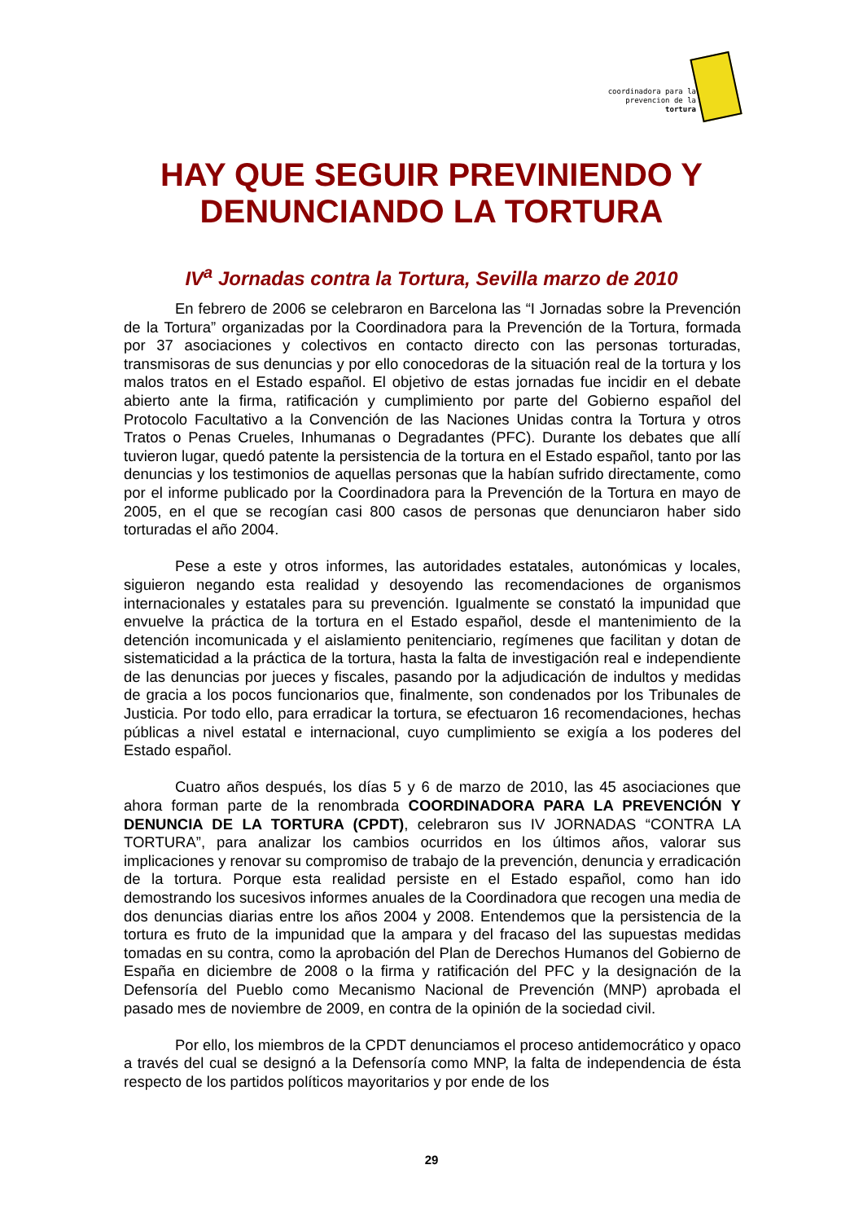coordinadora para la prevencion de la tortura
HAY QUE SEGUIR PREVINIENDO Y DENUNCIANDO LA TORTURA
IV<sup>a</sup> Jornadas contra la Tortura, Sevilla marzo de 2010
En febrero de 2006 se celebraron en Barcelona las “I Jornadas sobre la Prevención de la Tortura” organizadas por la Coordinadora para la Prevención de la Tortura, formada por 37 asociaciones y colectivos en contacto directo con las personas torturadas, transmisoras de sus denuncias y por ello conocedoras de la situación real de la tortura y los malos tratos en el Estado español. El objetivo de estas jornadas fue incidir en el debate abierto ante la firma, ratificación y cumplimiento por parte del Gobierno español del Protocolo Facultativo a la Convención de las Naciones Unidas contra la Tortura y otros Tratos o Penas Crueles, Inhumanas o Degradantes (PFC). Durante los debates que allí tuvieron lugar, quedó patente la persistencia de la tortura en el Estado español, tanto por las denuncias y los testimonios de aquellas personas que la habían sufrido directamente, como por el informe publicado por la Coordinadora para la Prevención de la Tortura en mayo de 2005, en el que se recogían casi 800 casos de personas que denunciaron haber sido torturadas el año 2004.
Pese a este y otros informes, las autoridades estatales, autonómicas y locales, siguieron negando esta realidad y desoyendo las recomendaciones de organismos internacionales y estatales para su prevención. Igualmente se constató la impunidad que envuelve la práctica de la tortura en el Estado español, desde el mantenimiento de la detención incomunicada y el aislamiento penitenciario, regímenes que facilitan y dotan de sistematicidad a la práctica de la tortura, hasta la falta de investigación real e independiente de las denuncias por jueces y fiscales, pasando por la adjudicación de indultos y medidas de gracia a los pocos funcionarios que, finalmente, son condenados por los Tribunales de Justicia. Por todo ello, para erradicar la tortura, se efectuaron 16 recomendaciones, hechas públicas a nivel estatal e internacional, cuyo cumplimiento se exigía a los poderes del Estado español.
Cuatro años después, los días 5 y 6 de marzo de 2010, las 45 asociaciones que ahora forman parte de la renombrada COORDINADORA PARA LA PREVENCIÓN Y DENUNCIA DE LA TORTURA (CPDT), celebraron sus IV JORNADAS “CONTRA LA TORTURA”, para analizar los cambios ocurridos en los últimos años, valorar sus implicaciones y renovar su compromiso de trabajo de la prevención, denuncia y erradicación de la tortura. Porque esta realidad persiste en el Estado español, como han ido demostrando los sucesivos informes anuales de la Coordinadora que recogen una media de dos denuncias diarias entre los años 2004 y 2008. Entendemos que la persistencia de la tortura es fruto de la impunidad que la ampara y del fracaso del las supuestas medidas tomadas en su contra, como la aprobación del Plan de Derechos Humanos del Gobierno de España en diciembre de 2008 o la firma y ratificación del PFC y la designación de la Defensoría del Pueblo como Mecanismo Nacional de Prevención (MNP) aprobada el pasado mes de noviembre de 2009, en contra de la opinión de la sociedad civil.
Por ello, los miembros de la CPDT denunciamos el proceso antidemocrático y opaco a través del cual se designó a la Defensoría como MNP, la falta de independencia de ésta respecto de los partidos políticos mayoritarios y por ende de los
29